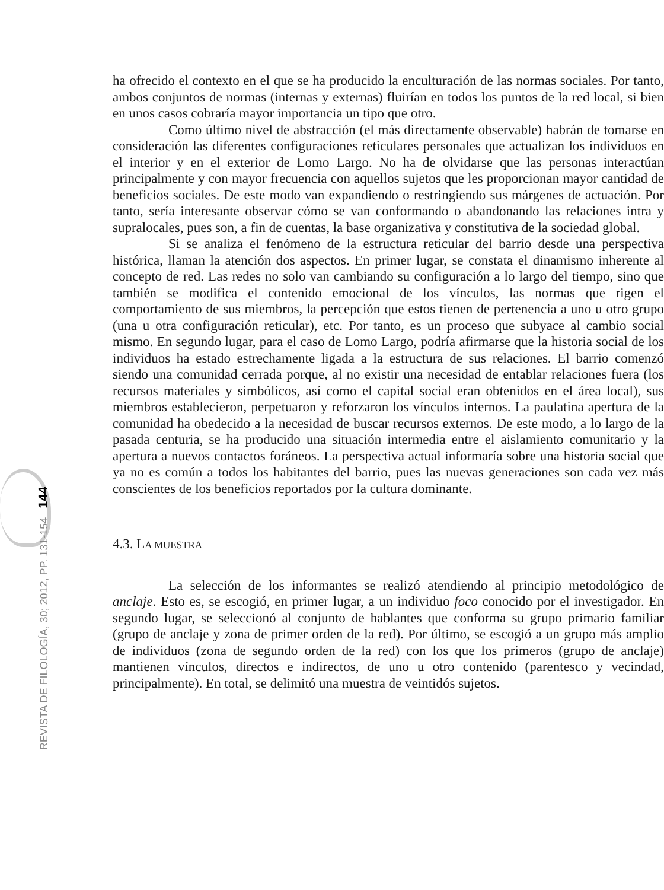REVISTA DE FILOLOGÍA, 30; 2012, PP. 131-154 144
ha ofrecido el contexto en el que se ha producido la enculturación de las normas sociales. Por tanto, ambos conjuntos de normas (internas y externas) fluirían en todos los puntos de la red local, si bien en unos casos cobraría mayor importancia un tipo que otro.
Como último nivel de abstracción (el más directamente observable) habrán de tomarse en consideración las diferentes configuraciones reticulares personales que actualizan los individuos en el interior y en el exterior de Lomo Largo. No ha de olvidarse que las personas interactúan principalmente y con mayor frecuencia con aquellos sujetos que les proporcionan mayor cantidad de beneficios sociales. De este modo van expandiendo o restringiendo sus márgenes de actuación. Por tanto, sería interesante observar cómo se van conformando o abandonando las relaciones intra y supralocales, pues son, a fin de cuentas, la base organizativa y constitutiva de la sociedad global.
Si se analiza el fenómeno de la estructura reticular del barrio desde una perspectiva histórica, llaman la atención dos aspectos. En primer lugar, se constata el dinamismo inherente al concepto de red. Las redes no solo van cambiando su configuración a lo largo del tiempo, sino que también se modifica el contenido emocional de los vínculos, las normas que rigen el comportamiento de sus miembros, la percepción que estos tienen de pertenencia a uno u otro grupo (una u otra configuración reticular), etc. Por tanto, es un proceso que subyace al cambio social mismo. En segundo lugar, para el caso de Lomo Largo, podría afirmarse que la historia social de los individuos ha estado estrechamente ligada a la estructura de sus relaciones. El barrio comenzó siendo una comunidad cerrada porque, al no existir una necesidad de entablar relaciones fuera (los recursos materiales y simbólicos, así como el capital social eran obtenidos en el área local), sus miembros establecieron, perpetuaron y reforzaron los vínculos internos. La paulatina apertura de la comunidad ha obedecido a la necesidad de buscar recursos externos. De este modo, a lo largo de la pasada centuria, se ha producido una situación intermedia entre el aislamiento comunitario y la apertura a nuevos contactos foráneos. La perspectiva actual informaría sobre una historia social que ya no es común a todos los habitantes del barrio, pues las nuevas generaciones son cada vez más conscientes de los beneficios reportados por la cultura dominante.
4.3. LA MUESTRA
La selección de los informantes se realizó atendiendo al principio metodológico de anclaje. Esto es, se escogió, en primer lugar, a un individuo foco conocido por el investigador. En segundo lugar, se seleccionó al conjunto de hablantes que conforma su grupo primario familiar (grupo de anclaje y zona de primer orden de la red). Por último, se escogió a un grupo más amplio de individuos (zona de segundo orden de la red) con los que los primeros (grupo de anclaje) mantienen vínculos, directos e indirectos, de uno u otro contenido (parentesco y vecindad, principalmente). En total, se delimitó una muestra de veintidós sujetos.